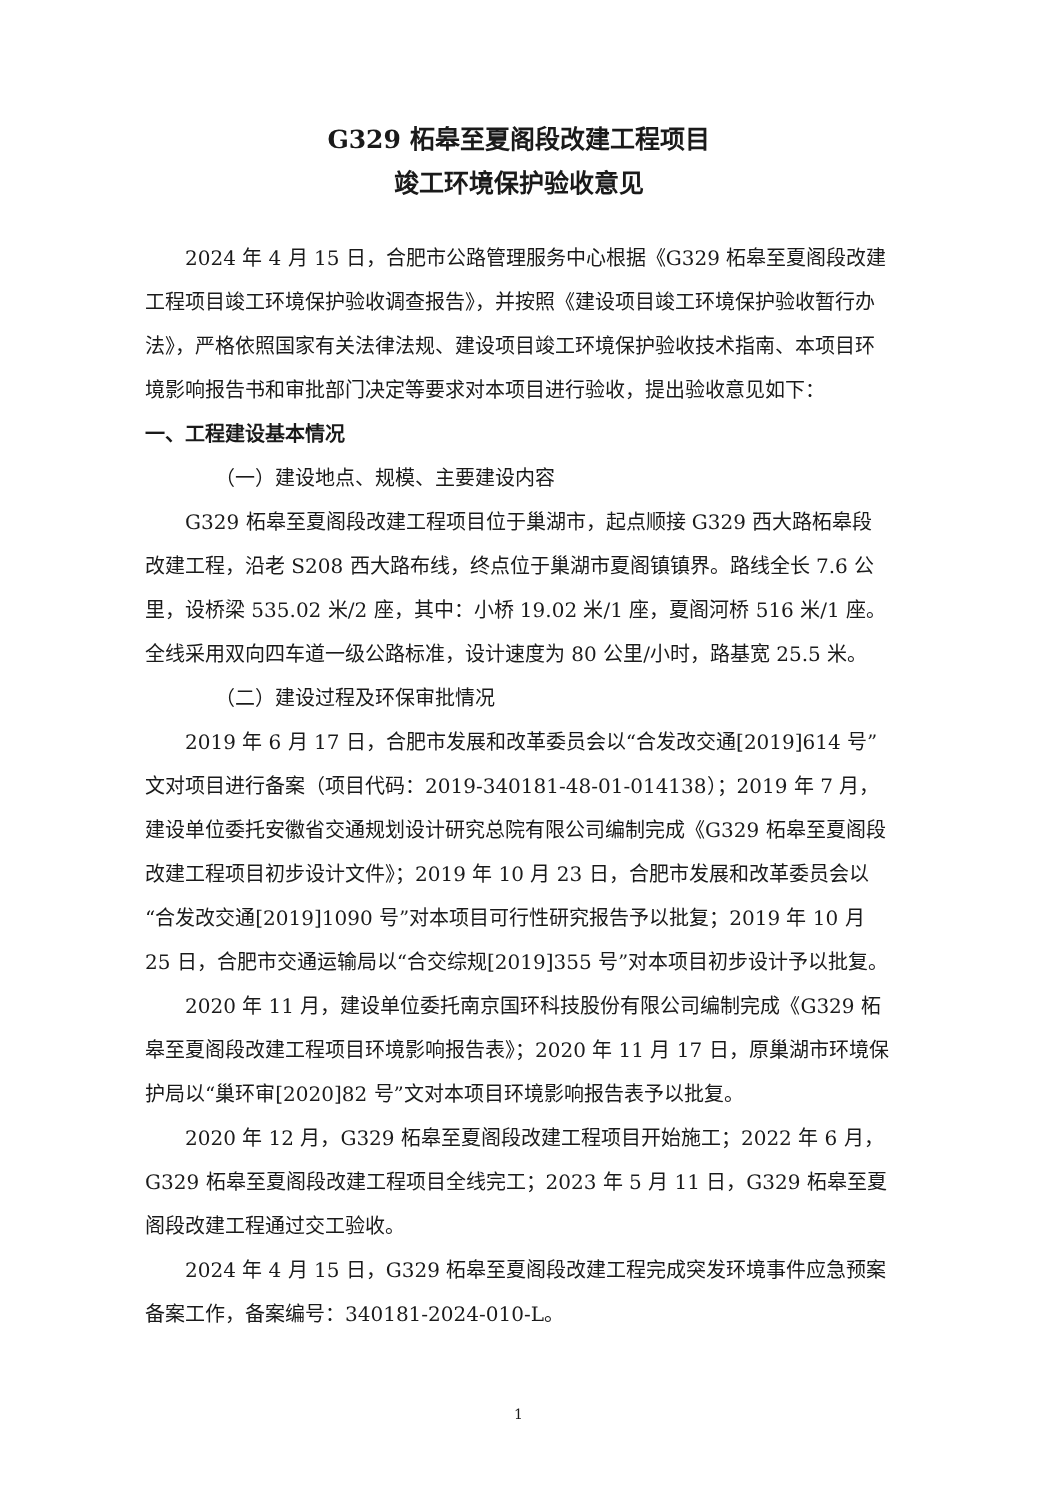G329 柘皋至夏阁段改建工程项目
竣工环境保护验收意见
2024 年 4 月 15 日，合肥市公路管理服务中心根据《G329 柘皋至夏阁段改建工程项目竣工环境保护验收调查报告》，并按照《建设项目竣工环境保护验收暂行办法》，严格依照国家有关法律法规、建设项目竣工环境保护验收技术指南、本项目环境影响报告书和审批部门决定等要求对本项目进行验收，提出验收意见如下：
一、工程建设基本情况
（一）建设地点、规模、主要建设内容
G329 柘皋至夏阁段改建工程项目位于巢湖市，起点顺接 G329 西大路柘皋段改建工程，沿老 S208 西大路布线，终点位于巢湖市夏阁镇镇界。路线全长 7.6 公里，设桥梁 535.02 米/2 座，其中：小桥 19.02 米/1 座，夏阁河桥 516 米/1 座。全线采用双向四车道一级公路标准，设计速度为 80 公里/小时，路基宽 25.5 米。
（二）建设过程及环保审批情况
2019 年 6 月 17 日，合肥市发展和改革委员会以“合发改交通[2019]614 号”文对项目进行备案（项目代码：2019-340181-48-01-014138）；2019 年 7 月，建设单位委托安徽省交通规划设计研究总院有限公司编制完成《G329 柘皋至夏阁段改建工程项目初步设计文件》；2019 年 10 月 23 日，合肥市发展和改革委员会以“合发改交通[2019]1090 号”对本项目可行性研究报告予以批复；2019 年 10 月 25 日，合肥市交通运输局以“合交综规[2019]355 号”对本项目初步设计予以批复。
2020 年 11 月，建设单位委托南京国环科技股份有限公司编制完成《G329 柘皋至夏阁段改建工程项目环境影响报告表》；2020 年 11 月 17 日，原巢湖市环境保护局以“巢环审[2020]82 号”文对本项目环境影响报告表予以批复。
2020 年 12 月，G329 柘皋至夏阁段改建工程项目开始施工；2022 年 6 月，G329 柘皋至夏阁段改建工程项目全线完工；2023 年 5 月 11 日，G329 柘皋至夏阁段改建工程通过交工验收。
2024 年 4 月 15 日，G329 柘皋至夏阁段改建工程完成突发环境事件应急预案备案工作，备案编号：340181-2024-010-L。
1